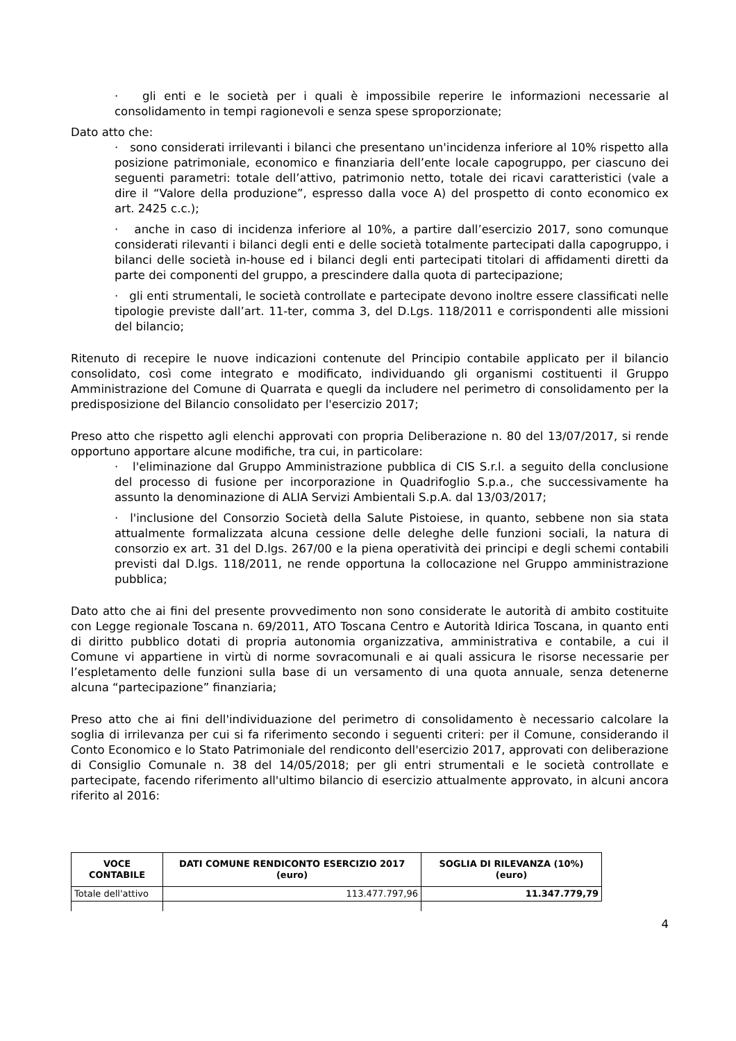· gli enti e le società per i quali è impossibile reperire le informazioni necessarie al consolidamento in tempi ragionevoli e senza spese sproporzionate;
Dato atto che:
· sono considerati irrilevanti i bilanci che presentano un'incidenza inferiore al 10% rispetto alla posizione patrimoniale, economico e finanziaria dell’ente locale capogruppo, per ciascuno dei seguenti parametri: totale dell’attivo, patrimonio netto, totale dei ricavi caratteristici (vale a dire il “Valore della produzione”, espresso dalla voce A) del prospetto di conto economico ex art. 2425 c.c.);
· anche in caso di incidenza inferiore al 10%, a partire dall’esercizio 2017, sono comunque considerati rilevanti i bilanci degli enti e delle società totalmente partecipati dalla capogruppo, i bilanci delle società in-house ed i bilanci degli enti partecipati titolari di affidamenti diretti da parte dei componenti del gruppo, a prescindere dalla quota di partecipazione;
· gli enti strumentali, le società controllate e partecipate devono inoltre essere classificati nelle tipologie previste dall’art. 11-ter, comma 3, del D.Lgs. 118/2011 e corrispondenti alle missioni del bilancio;
Ritenuto di recepire le nuove indicazioni contenute del Principio contabile applicato per il bilancio consolidato, così come integrato e modificato, individuando gli organismi costituenti il Gruppo Amministrazione del Comune di Quarrata e quegli da includere nel perimetro di consolidamento per la predisposizione del Bilancio consolidato per l'esercizio 2017;
Preso atto che rispetto agli elenchi approvati con propria Deliberazione n. 80 del 13/07/2017, si rende opportuno apportare alcune modifiche, tra cui, in particolare:
· l'eliminazione dal Gruppo Amministrazione pubblica di CIS S.r.l. a seguito della conclusione del processo di fusione per incorporazione in Quadrifoglio S.p.a., che successivamente ha assunto la denominazione di ALIA Servizi Ambientali S.p.A. dal 13/03/2017;
· l'inclusione del Consorzio Società della Salute Pistoiese, in quanto, sebbene non sia stata attualmente formalizzata alcuna cessione delle deleghe delle funzioni sociali, la natura di consorzio ex art. 31 del D.lgs. 267/00 e la piena operatività dei principi e degli schemi contabili previsti dal D.lgs. 118/2011, ne rende opportuna la collocazione nel Gruppo amministrazione pubblica;
Dato atto che ai fini del presente provvedimento non sono considerate le autorità di ambito costituite con Legge regionale Toscana n. 69/2011, ATO Toscana Centro e Autorità Idirica Toscana, in quanto enti di diritto pubblico dotati di propria autonomia organizzativa, amministrativa e contabile, a cui il Comune vi appartiene in virtù di norme sovracomunali e ai quali assicura le risorse necessarie per l’espletamento delle funzioni sulla base di un versamento di una quota annuale, senza detenerne alcuna “partecipazione” finanziaria;
Preso atto che ai fini dell'individuazione del perimetro di consolidamento è necessario calcolare la soglia di irrilevanza per cui si fa riferimento secondo i seguenti criteri: per il Comune, considerando il Conto Economico e lo Stato Patrimoniale del rendiconto dell'esercizio 2017, approvati con deliberazione di Consiglio Comunale n. 38 del 14/05/2018; per gli entri strumentali e le società controllate e partecipate, facendo riferimento all'ultimo bilancio di esercizio attualmente approvato, in alcuni ancora riferito al 2016:
| VOCE CONTABILE | DATI COMUNE RENDICONTO ESERCIZIO 2017 (euro) | SOGLIA DI RILEVANZA (10%) (euro) |
| --- | --- | --- |
| Totale dell'attivo | 113.477.797,96 | 11.347.779,79 |
4